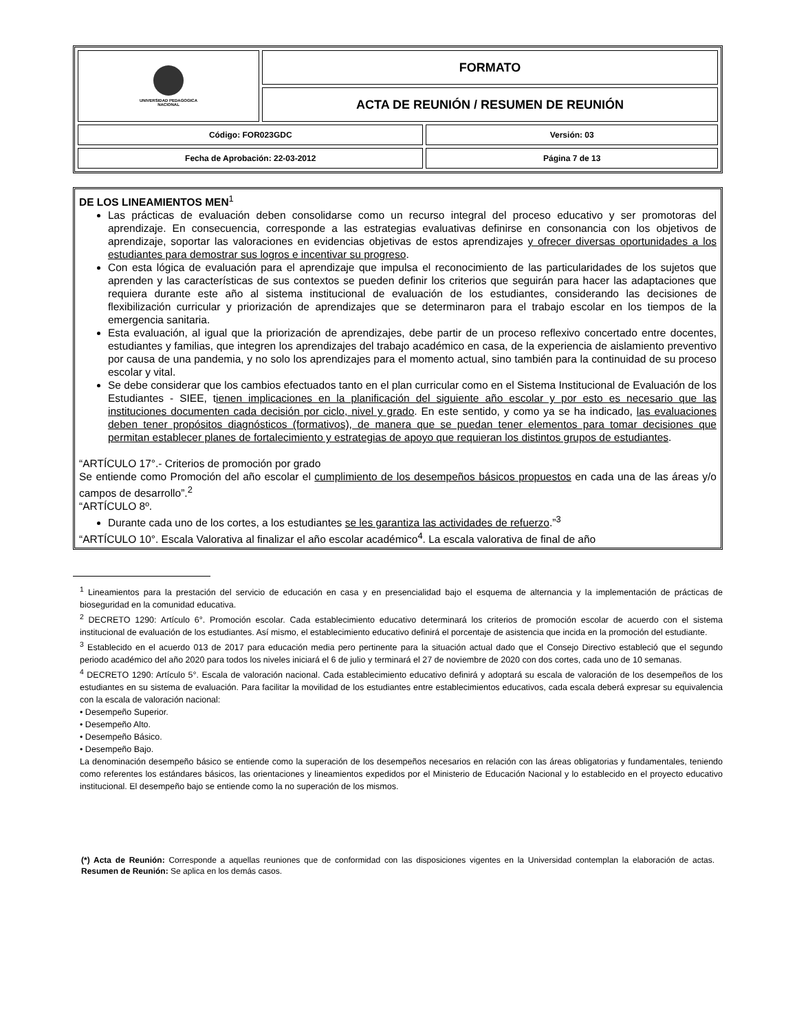| UNIVERSIDAD PEDAGOGICA NACIONAL | FORMATO | |
| | ACTA DE REUNIÓN / RESUMEN DE REUNIÓN | |
| Código: FOR023GDC | | Versión: 03 |
| Fecha de Aprobación: 22-03-2012 | | Página 7 de 13 |
DE LOS LINEAMIENTOS MEN<sup>1</sup>
Las prácticas de evaluación deben consolidarse como un recurso integral del proceso educativo y ser promotoras del aprendizaje. En consecuencia, corresponde a las estrategias evaluativas definirse en consonancia con los objetivos de aprendizaje, soportar las valoraciones en evidencias objetivas de estos aprendizajes y ofrecer diversas oportunidades a los estudiantes para demostrar sus logros e incentivar su progreso.
Con esta lógica de evaluación para el aprendizaje que impulsa el reconocimiento de las particularidades de los sujetos que aprenden y las características de sus contextos se pueden definir los criterios que seguirán para hacer las adaptaciones que requiera durante este año al sistema institucional de evaluación de los estudiantes, considerando las decisiones de flexibilización curricular y priorización de aprendizajes que se determinaron para el trabajo escolar en los tiempos de la emergencia sanitaria.
Esta evaluación, al igual que la priorización de aprendizajes, debe partir de un proceso reflexivo concertado entre docentes, estudiantes y familias, que integren los aprendizajes del trabajo académico en casa, de la experiencia de aislamiento preventivo por causa de una pandemia, y no solo los aprendizajes para el momento actual, sino también para la continuidad de su proceso escolar y vital.
Se debe considerar que los cambios efectuados tanto en el plan curricular como en el Sistema Institucional de Evaluación de los Estudiantes - SIEE, tienen implicaciones en la planificación del siguiente año escolar y por esto es necesario que las instituciones documenten cada decisión por ciclo, nivel y grado. En este sentido, y como ya se ha indicado, las evaluaciones deben tener propósitos diagnósticos (formativos), de manera que se puedan tener elementos para tomar decisiones que permitan establecer planes de fortalecimiento y estrategias de apoyo que requieran los distintos grupos de estudiantes.
“ARTÍCULO 17°.- Criterios de promoción por grado
Se entiende como Promoción del año escolar el cumplimiento de los desempeños básicos propuestos en cada una de las áreas y/o campos de desarrollo”.<sup>2</sup>
“ARTÍCULO 8º.
Durante cada uno de los cortes, a los estudiantes se les garantiza las actividades de refuerzo.”<sup>3</sup>
“ARTÍCULO 10°. Escala Valorativa al finalizar el año escolar académico<sup>4</sup>. La escala valorativa de final de año
<sup>1</sup> Lineamientos para la prestación del servicio de educación en casa y en presencialidad bajo el esquema de alternancia y la implementación de prácticas de bioseguridad en la comunidad educativa.
<sup>2</sup> DECRETO 1290: Artículo 6°. Promoción escolar. Cada establecimiento educativo determinará los criterios de promoción escolar de acuerdo con el sistema institucional de evaluación de los estudiantes. Así mismo, el establecimiento educativo definirá el porcentaje de asistencia que incida en la promoción del estudiante.
<sup>3</sup> Establecido en el acuerdo 013 de 2017 para educación media pero pertinente para la situación actual dado que el Consejo Directivo estableció que el segundo periodo académico del año 2020 para todos los niveles iniciará el 6 de julio y terminará el 27 de noviembre de 2020 con dos cortes, cada uno de 10 semanas.
<sup>4</sup> DECRETO 1290: Artículo 5°. Escala de valoración nacional. Cada establecimiento educativo definirá y adoptará su escala de valoración de los desempeños de los estudiantes en su sistema de evaluación. Para facilitar la movilidad de los estudiantes entre establecimientos educativos, cada escala deberá expresar su equivalencia con la escala de valoración nacional:
• Desempeño Superior.
• Desempeño Alto.
• Desempeño Básico.
• Desempeño Bajo.
La denominación desempeño básico se entiende como la superación de los desempeños necesarios en relación con las áreas obligatorias y fundamentales, teniendo como referentes los estándares básicos, las orientaciones y lineamientos expedidos por el Ministerio de Educación Nacional y lo establecido en el proyecto educativo institucional. El desempeño bajo se entiende como la no superación de los mismos.
(*) Acta de Reunión: Corresponde a aquellas reuniones que de conformidad con las disposiciones vigentes en la Universidad contemplan la elaboración de actas. Resumen de Reunión: Se aplica en los demás casos.